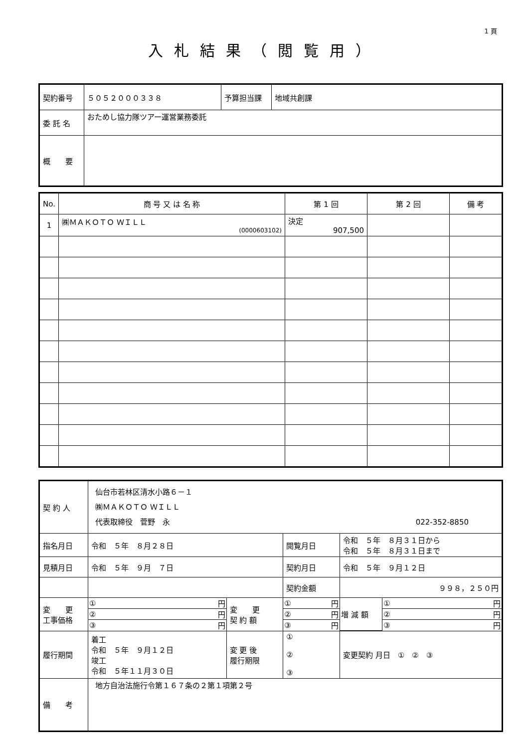1 頁
入札結果（閲覧用）
| 契約番号 | ５０５２０００３３８ | 予算担当課 | 地域共創課 |
| 委 託 名 | おためし協力隊ツアー運営業務委託 | | |
| 概 要 | | | |
| No. | 商 号 又 は 名 称 | 第 1 回 | 第 2 回 | 備 考 |
| --- | --- | --- | --- | --- |
| 1 | ㈱ＭＡＫＯＴＯ ＷＩＬＬ (0000603102) | 決定 907,500 | | |
| 契 約 人 | 仙台市若林区清水小路６－１ ㈱ＭＡＫＯＴＯ ＷＩＬＬ 代表取締役 菅野 永 022-352-8850 | | | | |
| 指名月日 | 令和 ５年 ８月２８日 | | 閲覧月日 | 令和 ５年 ８月３１日から 令和 ５年 ８月３１日まで | |
| 見積月日 | 令和 ５年 ９月 ７日 | | 契約月日 | 令和 ５年 ９月１２日 | |
| | | | 契約金額 | ９９８，２５０円 | |
| 変 更 工事価格 | / ① / 円 / / ② / 円 / / ③ / 円 / | 変 更 契 約 額 | / ① / 円 / / ② / 円 / / ③ / 円 / | | / 増 減 額 / ① / 円 / / / ② / 円 / / / ③ / 円 / |
| 履行期間 | 着工 令和 ５年 ９月１２日 竣工 令和 ５年１１月３０日 | 変 更 後 履行期限 | ① ② ③ | | 変更契約 月日 ① ② ③ |
| 備 考 | 地方自治法施行令第１６７条の２第１項第２号 | | | | |